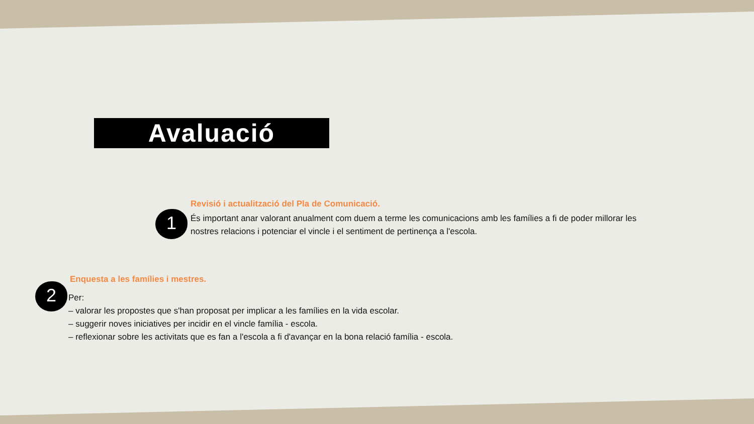Avaluació
1
Revisió i actualització del Pla de Comunicació.
És important anar valorant anualment com duem a terme les comunicacions amb les famílies a fi de poder millorar les nostres relacions i potenciar el vincle i el sentiment de pertinença a l'escola.
2
Enquesta a les famílies i mestres.
Per:
– valorar les propostes que s'han proposat per implicar a les famílies en la vida escolar.
– suggerir noves iniciatives per incidir en el vincle família - escola.
– reflexionar sobre les activitats que es fan a l'escola a fi d'avançar en la bona relació família - escola.